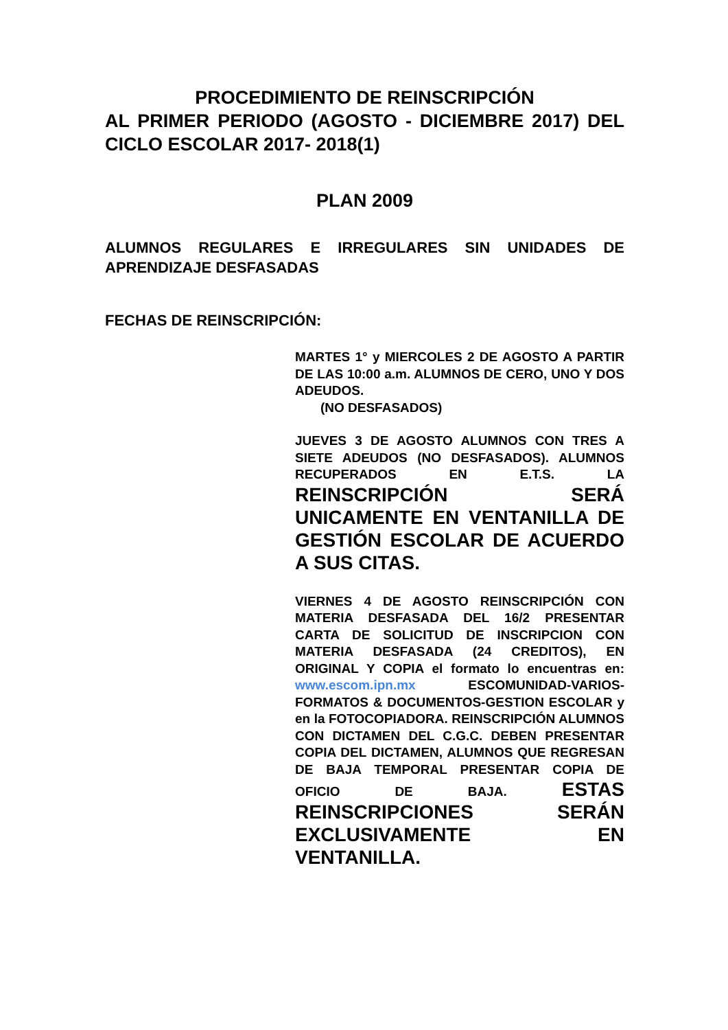PROCEDIMIENTO DE REINSCRIPCIÓN
AL PRIMER PERIODO (AGOSTO - DICIEMBRE 2017) DEL CICLO ESCOLAR 2017- 2018(1)
PLAN 2009
ALUMNOS REGULARES E IRREGULARES SIN UNIDADES DE APRENDIZAJE DESFASADAS
FECHAS DE REINSCRIPCIÓN:
MARTES 1° y MIERCOLES 2 DE AGOSTO A PARTIR DE LAS 10:00 a.m. ALUMNOS DE CERO, UNO Y DOS ADEUDOS.
(NO DESFASADOS)
JUEVES 3 DE AGOSTO ALUMNOS CON TRES A SIETE ADEUDOS (NO DESFASADOS). ALUMNOS RECUPERADOS EN E.T.S. LA REINSCRIPCIÓN SERÁ UNICAMENTE EN VENTANILLA DE GESTIÓN ESCOLAR DE ACUERDO A SUS CITAS.
VIERNES 4 DE AGOSTO REINSCRIPCIÓN CON MATERIA DESFASADA DEL 16/2 PRESENTAR CARTA DE SOLICITUD DE INSCRIPCION CON MATERIA DESFASADA (24 CREDITOS), EN ORIGINAL Y COPIA el formato lo encuentras en: www.escom.ipn.mx ESCOMUNIDAD-VARIOS-FORMATOS & DOCUMENTOS-GESTION ESCOLAR y en la FOTOCOPIADORA. REINSCRIPCIÓN ALUMNOS CON DICTAMEN DEL C.G.C. DEBEN PRESENTAR COPIA DEL DICTAMEN, ALUMNOS QUE REGRESAN DE BAJA TEMPORAL PRESENTAR COPIA DE OFICIO DE BAJA. ESTAS REINSCRIPCIONES SERÁN EXCLUSIVAMENTE EN VENTANILLA.